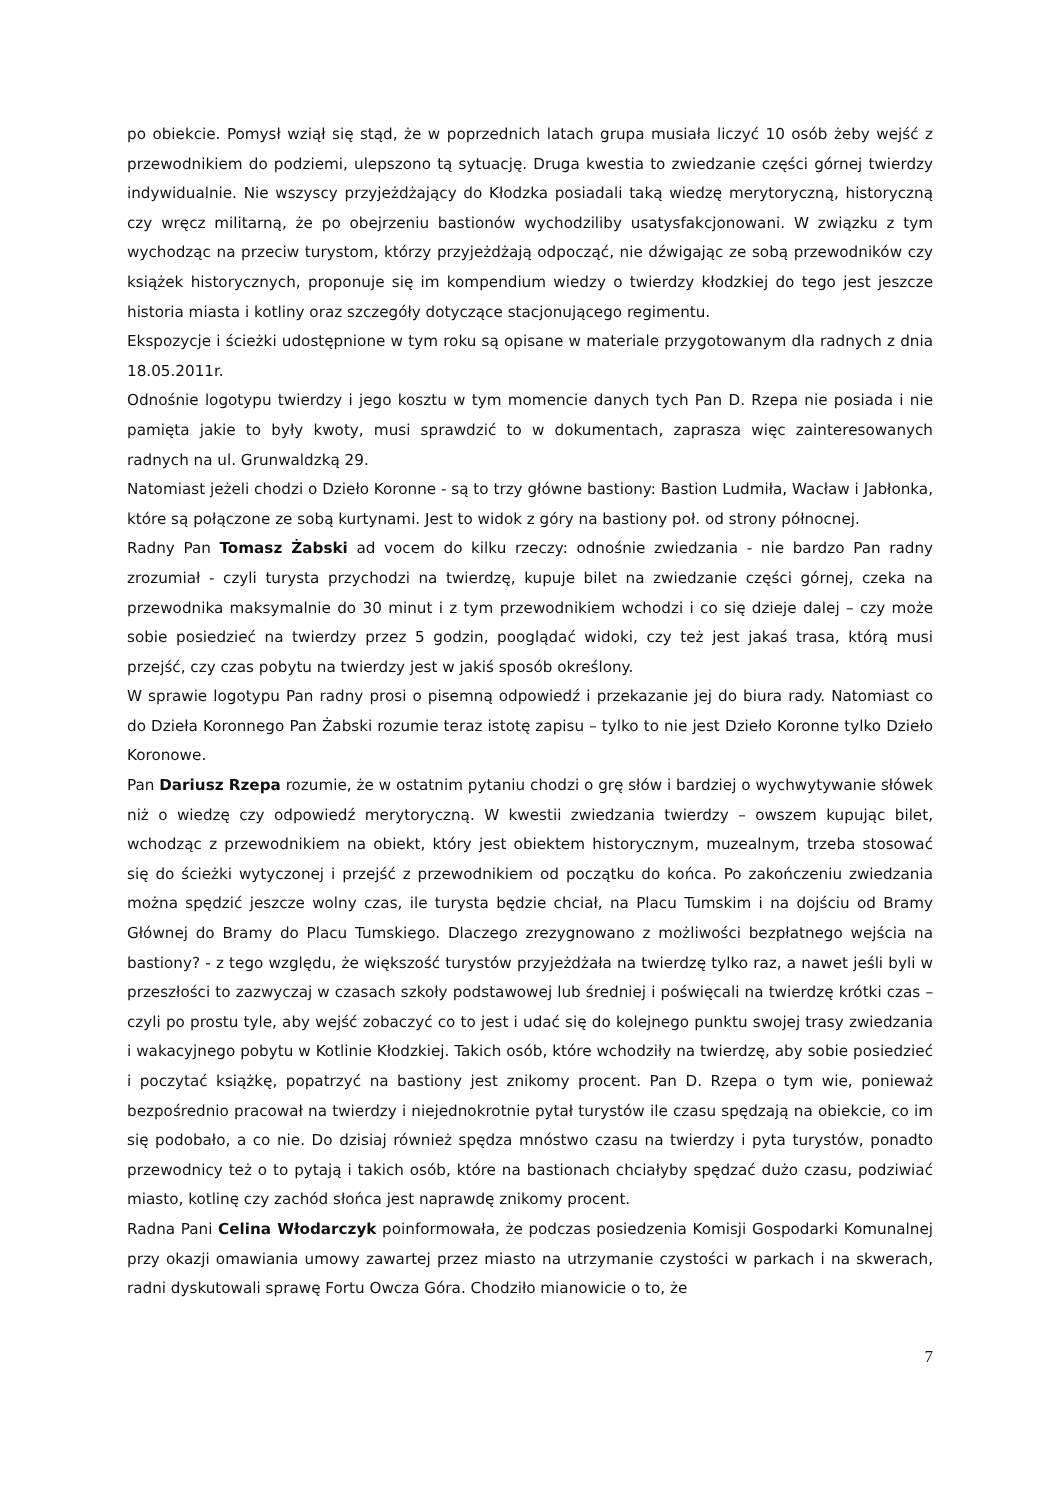po obiekcie. Pomysł wziął się stąd, że w poprzednich latach grupa musiała liczyć 10 osób żeby wejść z przewodnikiem do podziemi, ulepszono tą sytuację. Druga kwestia to zwiedzanie części górnej twierdzy indywidualnie. Nie wszyscy przyjeżdżający do Kłodzka posiadali taką wiedzę merytoryczną, historyczną czy wręcz militarną, że po obejrzeniu bastionów wychodziliby usatysfakcjonowani. W związku z tym wychodząc na przeciw turystom, którzy przyjeżdżają odpocząć, nie dźwigając ze sobą przewodników czy książek historycznych, proponuje się im kompendium wiedzy o twierdzy kłodzkiej do tego jest jeszcze historia miasta i kotliny oraz szczegóły dotyczące stacjonującego regimentu.
Ekspozycje i ścieżki udostępnione w tym roku są opisane w materiale przygotowanym dla radnych z dnia 18.05.2011r.
Odnośnie logotypu twierdzy i jego kosztu w tym momencie danych tych Pan D. Rzepa nie posiada i nie pamięta jakie to były kwoty, musi sprawdzić to w dokumentach, zaprasza więc zainteresowanych radnych na ul. Grunwaldzką 29.
Natomiast jeżeli chodzi o Dzieło Koronne - są to trzy główne bastiony: Bastion Ludmiła, Wacław i Jabłonka, które są połączone ze sobą kurtynami. Jest to widok z góry na bastiony poł. od strony północnej.
Radny Pan Tomasz Żabski ad vocem do kilku rzeczy: odnośnie zwiedzania - nie bardzo Pan radny zrozumiał - czyli turysta przychodzi na twierdzę, kupuje bilet na zwiedzanie części górnej, czeka na przewodnika maksymalnie do 30 minut i z tym przewodnikiem wchodzi i co się dzieje dalej – czy może sobie posiedzieć na twierdzy przez 5 godzin, pooglądać widoki, czy też jest jakaś trasa, którą musi przejść, czy czas pobytu na twierdzy jest w jakiś sposób określony.
W sprawie logotypu Pan radny prosi o pisemną odpowiedź i przekazanie jej do biura rady. Natomiast co do Dzieła Koronnego Pan Żabski rozumie teraz istotę zapisu – tylko to nie jest Dzieło Koronne tylko Dzieło Koronowe.
Pan Dariusz Rzepa rozumie, że w ostatnim pytaniu chodzi o grę słów i bardziej o wychwytywanie słówek niż o wiedzę czy odpowiedź merytoryczną. W kwestii zwiedzania twierdzy – owszem kupując bilet, wchodząc z przewodnikiem na obiekt, który jest obiektem historycznym, muzealnym, trzeba stosować się do ścieżki wytyczonej i przejść z przewodnikiem od początku do końca. Po zakończeniu zwiedzania można spędzić jeszcze wolny czas, ile turysta będzie chciał, na Placu Tumskim i na dojściu od Bramy Głównej do Bramy do Placu Tumskiego. Dlaczego zrezygnowano z możliwości bezpłatnego wejścia na bastiony? - z tego względu, że większość turystów przyjeżdżała na twierdzę tylko raz, a nawet jeśli byli w przeszłości to zazwyczaj w czasach szkoły podstawowej lub średniej i poświęcali na twierdzę krótki czas – czyli po prostu tyle, aby wejść zobaczyć co to jest i udać się do kolejnego punktu swojej trasy zwiedzania i wakacyjnego pobytu w Kotlinie Kłodzkiej. Takich osób, które wchodziły na twierdzę, aby sobie posiedzieć i poczytać książkę, popatrzyć na bastiony jest znikomy procent. Pan D. Rzepa o tym wie, ponieważ bezpośrednio pracował na twierdzy i niejednokrotnie pytał turystów ile czasu spędzają na obiekcie, co im się podobało, a co nie. Do dzisiaj również spędza mnóstwo czasu na twierdzy i pyta turystów, ponadto przewodnicy też o to pytają i takich osób, które na bastionach chciałyby spędzać dużo czasu, podziwiać miasto, kotlinę czy zachód słońca jest naprawdę znikomy procent.
Radna Pani Celina Włodarczyk poinformowała, że podczas posiedzenia Komisji Gospodarki Komunalnej przy okazji omawiania umowy zawartej przez miasto na utrzymanie czystości w parkach i na skwerach, radni dyskutowali sprawę Fortu Owcza Góra. Chodziło mianowicie o to, że
7